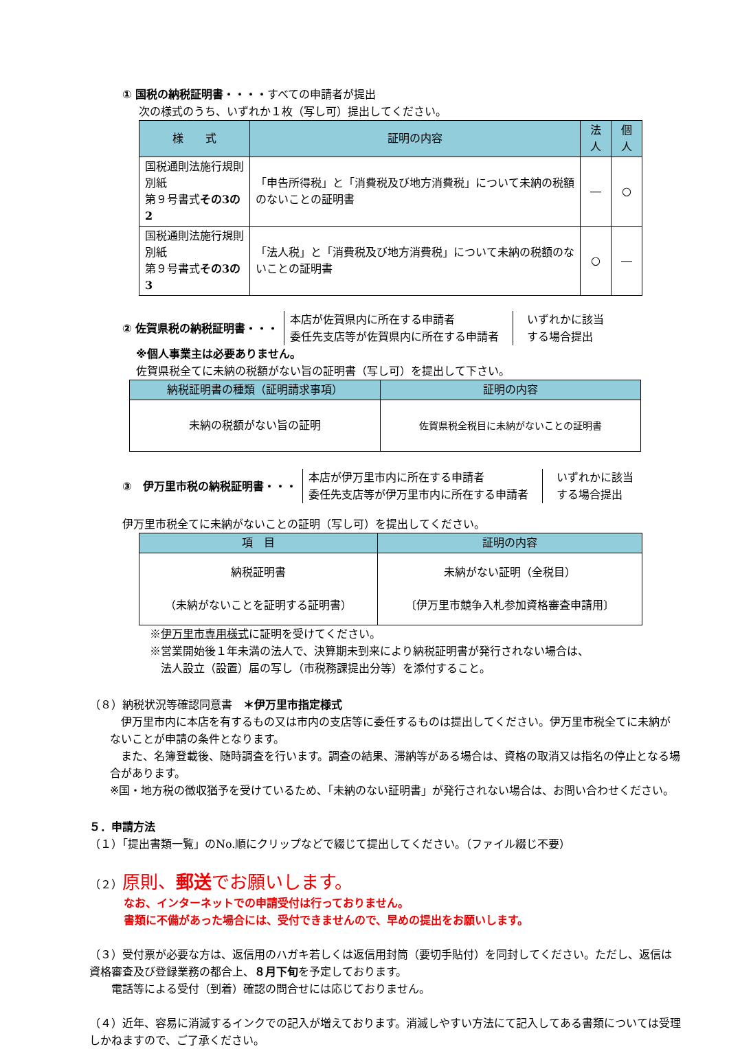① 国税の納税証明書・・・・すべての申請者が提出
次の様式のうち、いずれか１枚（写し可）提出してください。
| 様 式 | 証明の内容 | 法人 | 個人 |
| --- | --- | --- | --- |
| 国税通則法施行規則別紙 第９号書式 その3の2 | 「申告所得税」と「消費税及び地方消費税」について未納の税額のないことの証明書 | ― | ○ |
| 国税通則法施行規則別紙 第９号書式 その3の3 | 「法人税」と「消費税及び地方消費税」について未納の税額のないことの証明書 | ○ | ― |
② 佐賀県税の納税証明書・・・
本店が佐賀県内に所在する申請者
委任先支店等が佐賀県内に所在する申請者
いずれかに該当
する場合提出
※個人事業主は必要ありません。
佐賀県税全てに未納の税額がない旨の証明書（写し可）を提出して下さい。
| 納税証明書の種類（証明請求事項） | 証明の内容 |
| --- | --- |
| 未納の税額がない旨の証明 | 佐賀県税全税目に未納がないことの証明書 |
③　伊万里市税の納税証明書・・・
本店が伊万里市内に所在する申請者
委任先支店等が伊万里市内に所在する申請者
いずれかに該当
する場合提出
伊万里市税全てに未納がないことの証明（写し可）を提出してください。
| 項 目 | 証明の内容 |
| --- | --- |
| 納税証明書 （未納がないことを証明する証明書） | 未納がない証明（全税目） 〔伊万里市競争入札参加資格審査申請用〕 |
※伊万里市専用様式に証明を受けてください。
※営業開始後１年未満の法人で、決算期未到来により納税証明書が発行されない場合は、
　法人設立（設置）届の写し（市税務課提出分等）を添付すること。
（８）納税状況等確認同意書　＊伊万里市指定様式
　伊万里市内に本店を有するもの又は市内の支店等に委任するものは提出してください。伊万里市税全てに未納がないことが申請の条件となります。
　また、名簿登載後、随時調査を行います。調査の結果、滞納等がある場合は、資格の取消又は指名の停止となる場合があります。
※国・地方税の徴収猶予を受けているため、「未納のない証明書」が発行されない場合は、お問い合わせください。
５．申請方法
（１）「提出書類一覧」のNo.順にクリップなどで綴じて提出してください。（ファイル綴じ不要）
（２）原則、郵送でお願いします。
なお、インターネットでの申請受付は行っておりません。
書類に不備があった場合には、受付できませんので、早めの提出をお願いします。
（３）受付票が必要な方は、返信用のハガキ若しくは返信用封筒（要切手貼付）を同封してください。ただし、返信は資格審査及び登録業務の都合上、８月下旬を予定しております。
　　電話等による受付（到着）確認の問合せには応じておりません。
（４）近年、容易に消滅するインクでの記入が増えております。消滅しやすい方法にて記入してある書類については受理しかねますので、ご了承ください。